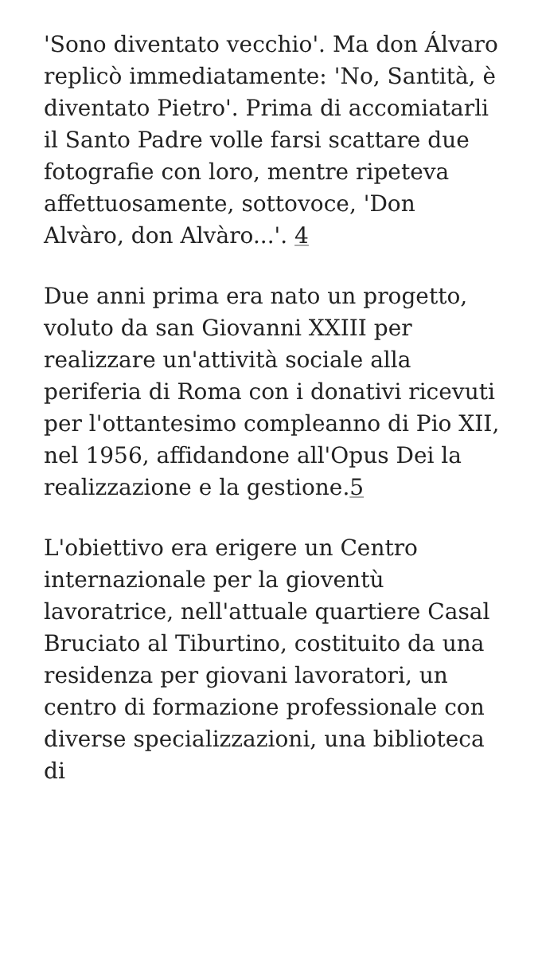'Sono diventato vecchio'. Ma don Álvaro replicò immediatamente: 'No, Santità, è diventato Pietro'. Prima di accomiatarli il Santo Padre volle farsi scattare due fotografie con loro, mentre ripeteva affettuosamente, sottovoce, 'Don Alvàro, don Alvàro...'. 4
Due anni prima era nato un progetto, voluto da san Giovanni XXIII per realizzare un'attività sociale alla periferia di Roma con i donativi ricevuti per l'ottantesimo compleanno di Pio XII, nel 1956, affidandone all'Opus Dei la realizzazione e la gestione.5
L'obiettivo era erigere un Centro internazionale per la gioventù lavoratrice, nell'attuale quartiere Casal Bruciato al Tiburtino, costituito da una residenza per giovani lavoratori, un centro di formazione professionale con diverse specializzazioni, una biblioteca di